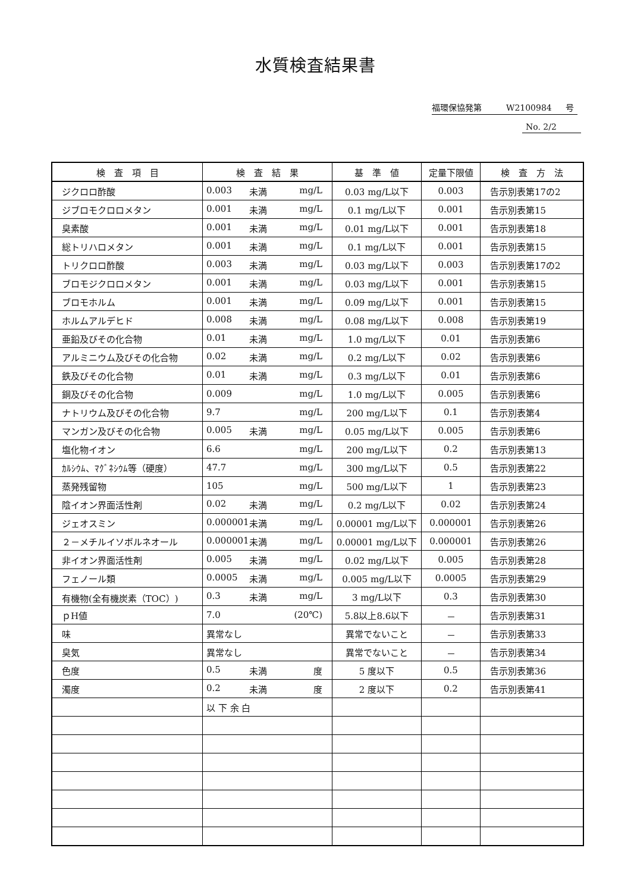水質検査結果書
福環保協発第 W2100984 号
No. 2/2
| 検 査 項 目 | 検 査 結 果 | 基 準 値 | 定量下限値 | 検 査 方 法 |
| --- | --- | --- | --- | --- |
| ジクロロ酢酸 | 0.003 未満 mg/L | 0.03 mg/L以下 | 0.003 | 告示別表第17の2 |
| ジブロモクロロメタン | 0.001 未満 mg/L | 0.1 mg/L以下 | 0.001 | 告示別表第15 |
| 臭素酸 | 0.001 未満 mg/L | 0.01 mg/L以下 | 0.001 | 告示別表第18 |
| 総トリハロメタン | 0.001 未満 mg/L | 0.1 mg/L以下 | 0.001 | 告示別表第15 |
| トリクロロ酢酸 | 0.003 未満 mg/L | 0.03 mg/L以下 | 0.003 | 告示別表第17の2 |
| ブロモジクロロメタン | 0.001 未満 mg/L | 0.03 mg/L以下 | 0.001 | 告示別表第15 |
| ブロモホルム | 0.001 未満 mg/L | 0.09 mg/L以下 | 0.001 | 告示別表第15 |
| ホルムアルデヒド | 0.008 未満 mg/L | 0.08 mg/L以下 | 0.008 | 告示別表第19 |
| 亜鉛及びその化合物 | 0.01 未満 mg/L | 1.0 mg/L以下 | 0.01 | 告示別表第6 |
| アルミニウム及びその化合物 | 0.02 未満 mg/L | 0.2 mg/L以下 | 0.02 | 告示別表第6 |
| 鉄及びその化合物 | 0.01 未満 mg/L | 0.3 mg/L以下 | 0.01 | 告示別表第6 |
| 銅及びその化合物 | 0.009 mg/L | 1.0 mg/L以下 | 0.005 | 告示別表第6 |
| ナトリウム及びその化合物 | 9.7 mg/L | 200 mg/L以下 | 0.1 | 告示別表第4 |
| マンガン及びその化合物 | 0.005 未満 mg/L | 0.05 mg/L以下 | 0.005 | 告示別表第6 |
| 塩化物イオン | 6.6 mg/L | 200 mg/L以下 | 0.2 | 告示別表第13 |
| ｶﾙｼｳﾑ、ﾏｸﾞﾈｼｳﾑ等（硬度） | 47.7 mg/L | 300 mg/L以下 | 0.5 | 告示別表第22 |
| 蒸発残留物 | 105 mg/L | 500 mg/L以下 | 1 | 告示別表第23 |
| 陰イオン界面活性剤 | 0.02 未満 mg/L | 0.2 mg/L以下 | 0.02 | 告示別表第24 |
| ジェオスミン | 0.000001 未満 mg/L | 0.00001 mg/L以下 | 0.000001 | 告示別表第26 |
| ２－メチルイソボルネオール | 0.000001 未満 mg/L | 0.00001 mg/L以下 | 0.000001 | 告示別表第26 |
| 非イオン界面活性剤 | 0.005 未満 mg/L | 0.02 mg/L以下 | 0.005 | 告示別表第28 |
| フェノール類 | 0.0005 未満 mg/L | 0.005 mg/L以下 | 0.0005 | 告示別表第29 |
| 有機物(全有機炭素（TOC）) | 0.3 未満 mg/L | 3 mg/L以下 | 0.3 | 告示別表第30 |
| ｐH値 | 7.0 (20℃) | 5.8以上8.6以下 | － | 告示別表第31 |
| 味 | 異常なし | 異常でないこと | － | 告示別表第33 |
| 臭気 | 異常なし | 異常でないこと | － | 告示別表第34 |
| 色度 | 0.5 未満 度 | 5 度以下 | 0.5 | 告示別表第36 |
| 濁度 | 0.2 未満 度 | 2 度以下 | 0.2 | 告示別表第41 |
| | 以 下 余 白 | | | |